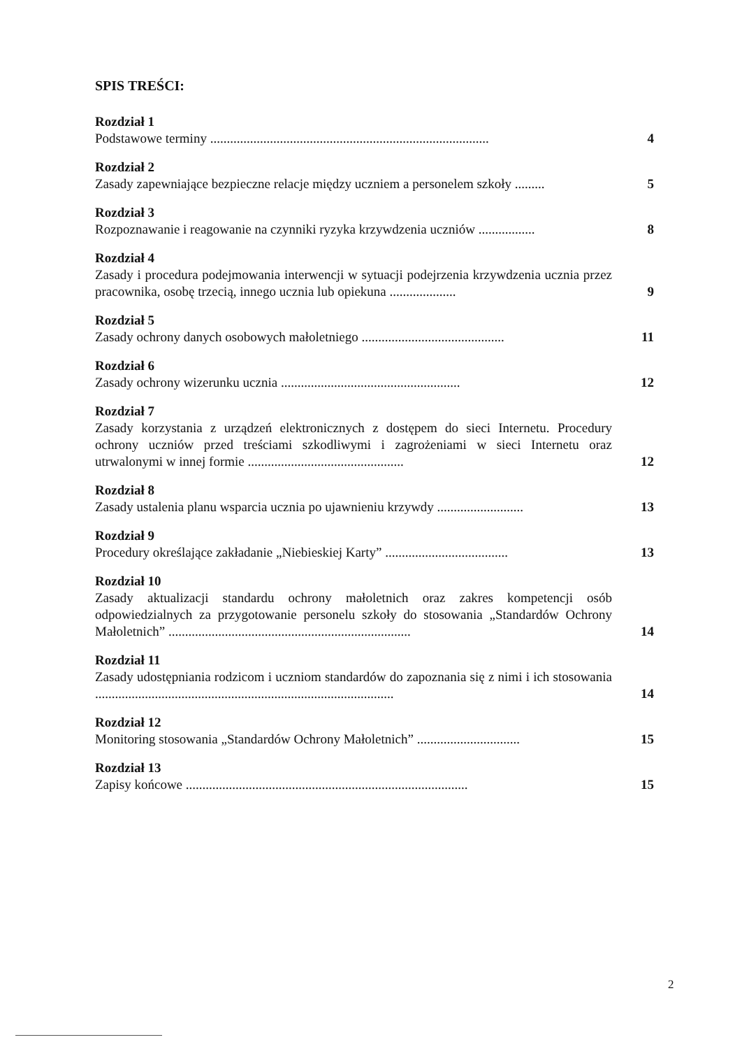SPIS TREŚCI:
Rozdział 1
Podstawowe terminy ....................................................................................
4
Rozdział 2
Zasady zapewniające bezpieczne relacje między uczniem a personelem szkoły .........
5
Rozdział 3
Rozpoznawanie i reagowanie na czynniki ryzyka krzywdzenia uczniów .................
8
Rozdział 4
Zasady i procedura podejmowania interwencji w sytuacji podejrzenia krzywdzenia ucznia przez pracownika, osobę trzecią, innego ucznia lub opiekuna ....................
9
Rozdział 5
Zasady ochrony danych osobowych małoletniego ...........................................
11
Rozdział 6
Zasady ochrony wizerunku ucznia ......................................................
12
Rozdział 7
Zasady korzystania z urządzeń elektronicznych z dostępem do sieci Internetu. Procedury ochrony uczniów przed treściami szkodliwymi i zagrożeniami w sieci Internetu oraz utrwalonymi w innej formie ...............................................
12
Rozdział 8
Zasady ustalenia planu wsparcia ucznia po ujawnieniu krzywdy ..........................
13
Rozdział 9
Procedury określające zakładanie „Niebieskiej Karty” .....................................
13
Rozdział 10
Zasady aktualizacji standardu ochrony małoletnich oraz zakres kompetencji osób odpowiedzialnych za przygotowanie personelu szkoły do stosowania „Standardów Ochrony Małoletnich” .........................................................................
14
Rozdział 11
Zasady udostępniania rodzicom i uczniom standardów do zapoznania się z nimi i ich stosowania ..........................................................................................
14
Rozdział 12
Monitoring stosowania „Standardów Ochrony Małoletnich” ...............................
15
Rozdział 13
Zapisy końcowe .....................................................................................
15
​ 2